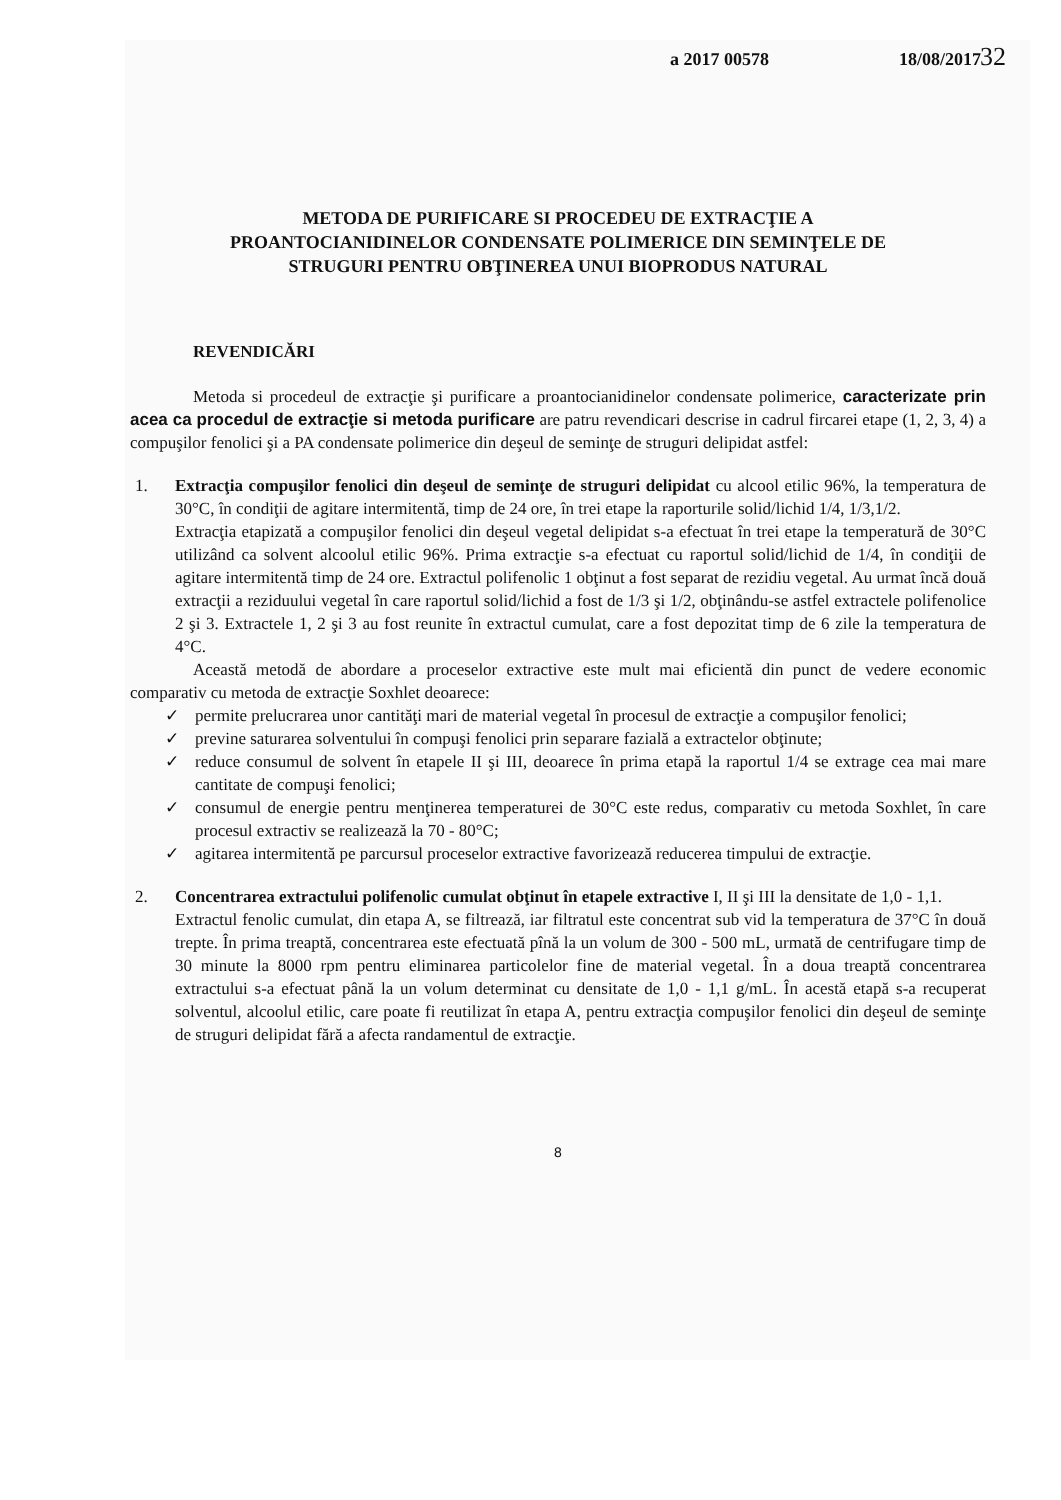a 2017 00578 18/08/2017
32
METODA DE PURIFICARE SI PROCEDEU DE EXTRACŢIE A
PROANTOCIANIDINELOR CONDENSATE POLIMERICE DIN SEMINŢELE DE
STRUGURI PENTRU OBŢINEREA UNUI BIOPRODUS NATURAL
REVENDICĂRI
Metoda si procedeul de extracţie şi purificare a proantocianidinelor condensate polimerice, caracterizate prin acea ca procedul de extracţie si metoda purificare are patru revendicari descrise in cadrul fircarei etape (1, 2, 3, 4) a compuşilor fenolici şi a PA condensate polimerice din deşeul de seminţe de struguri delipidat astfel:
1. Extracţia compuşilor fenolici din deşeul de seminţe de struguri delipidat cu alcool etilic 96%, la temperatura de 30°C, în condiţii de agitare intermitentă, timp de 24 ore, în trei etape la raporturile solid/lichid 1/4, 1/3,1/2.
Extracţia etapizată a compuşilor fenolici din deşeul vegetal delipidat s-a efectuat în trei etape la temperatură de 30°C utilizând ca solvent alcoolul etilic 96%. Prima extracţie s-a efectuat cu raportul solid/lichid de 1/4, în condiţii de agitare intermitentă timp de 24 ore. Extractul polifenolic 1 obţinut a fost separat de rezidiu vegetal. Au urmat încă două extracţii a reziduului vegetal în care raportul solid/lichid a fost de 1/3 şi 1/2, obţinându-se astfel extractele polifenolice 2 şi 3. Extractele 1, 2 şi 3 au fost reunite în extractul cumulat, care a fost depozitat timp de 6 zile la temperatura de 4°C.
Această metodă de abordare a proceselor extractive este mult mai eficientă din punct de vedere economic comparativ cu metoda de extracţie Soxhlet deoarece:
✓ permite prelucrarea unor cantităţi mari de material vegetal în procesul de extracţie a compuşilor fenolici;
✓ previne saturarea solventului în compuşi fenolici prin separare fazială a extractelor obţinute;
✓ reduce consumul de solvent în etapele II şi III, deoarece în prima etapă la raportul 1/4 se extrage cea mai mare cantitate de compuşi fenolici;
✓ consumul de energie pentru menţinerea temperaturei de 30°C este redus, comparativ cu metoda Soxhlet, în care procesul extractiv se realizează la 70 - 80°C;
✓ agitarea intermitentă pe parcursul proceselor extractive favorizează reducerea timpului de extracţie.
2. Concentrarea extractului polifenolic cumulat obţinut în etapele extractive I, II şi III la densitate de 1,0 - 1,1.
Extractul fenolic cumulat, din etapa A, se filtrează, iar filtratul este concentrat sub vid la temperatura de 37°C în două trepte. În prima treaptă, concentrarea este efectuată pînă la un volum de 300 - 500 mL, urmată de centrifugare timp de 30 minute la 8000 rpm pentru eliminarea particolelor fine de material vegetal. În a doua treaptă concentrarea extractului s-a efectuat până la un volum determinat cu densitate de 1,0 - 1,1 g/mL. În acestă etapă s-a recuperat solventul, alcoolul etilic, care poate fi reutilizat în etapa A, pentru extracţia compuşilor fenolici din deşeul de seminţe de struguri delipidat fără a afecta randamentul de extracţie.
8